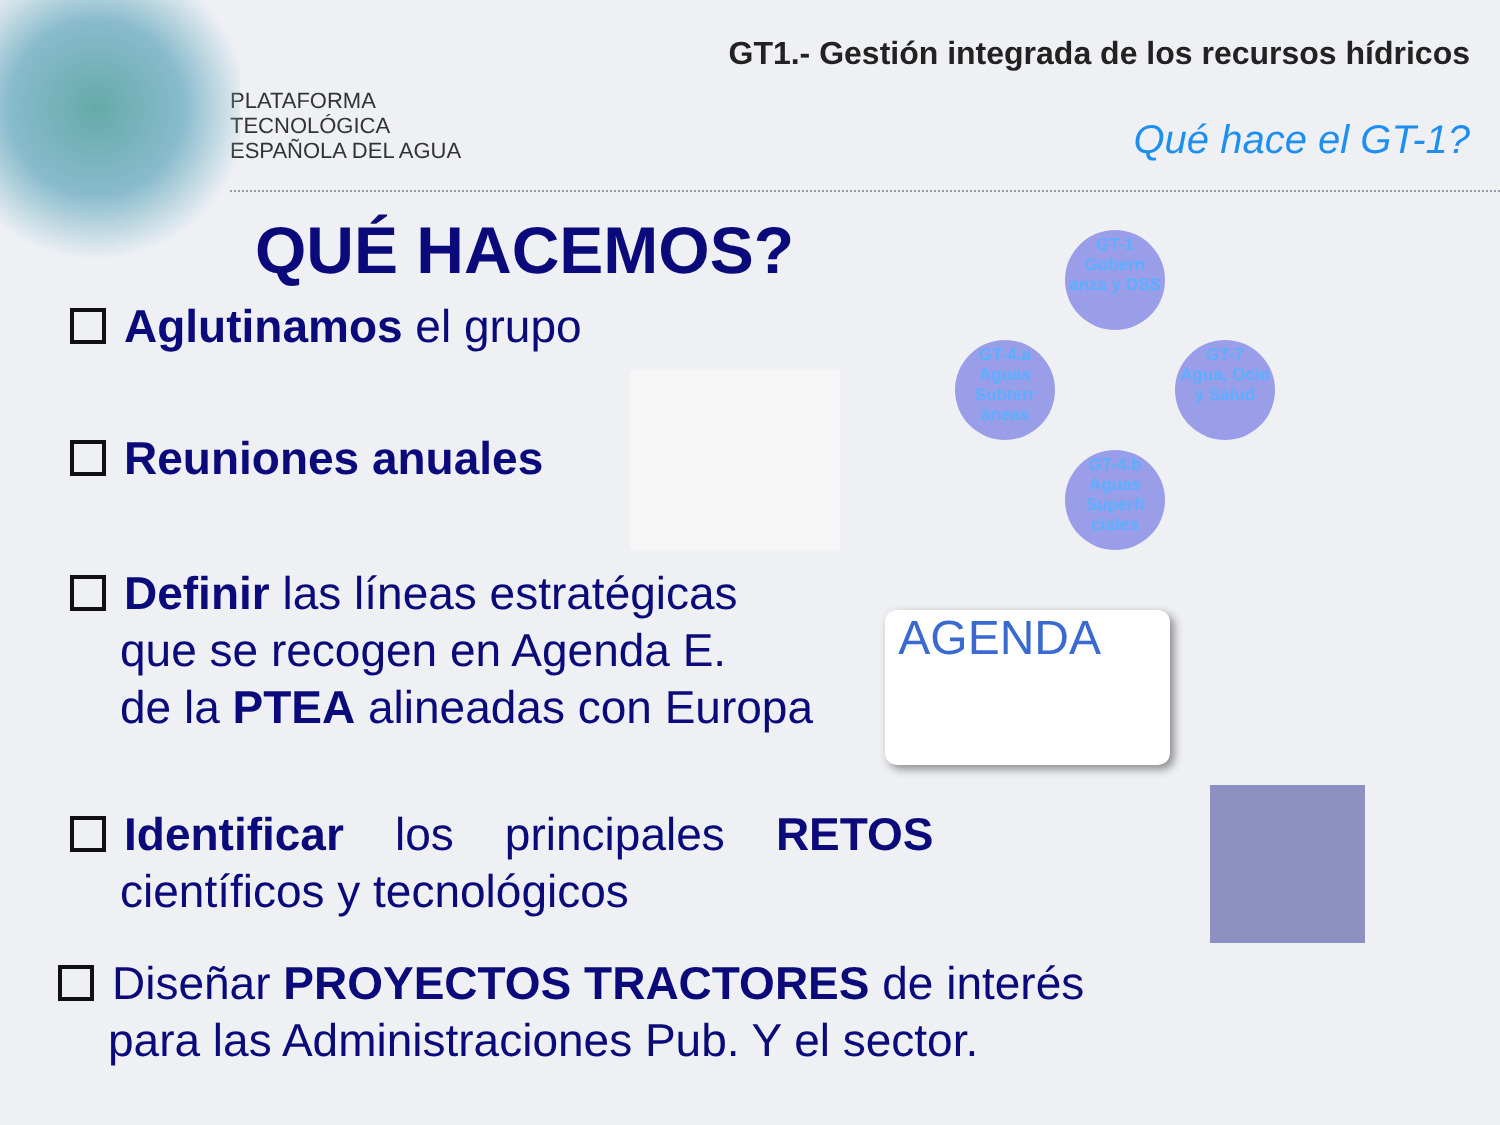PLATAFORMA
TECNOLÓGICA
ESPAÑOLA DEL AGUA
GT1.- Gestión integrada de los recursos hídricos
Qué hace el GT-1?
QUÉ HACEMOS?
Aglutinamos el grupo
Reuniones anuales
Definir las líneas estratégicas
que se recogen en Agenda E.
de la PTEA alineadas con Europa
Identificar los principales RETOS
científicos y tecnológicos
Diseñar PROYECTOS TRACTORES de interés
para las Administraciones Pub. Y el sector.
GT-1
Gobern anza y DSS
GT-4.a
Aguas Subterr áneas
GT-7
Agua, Ocio y Salud
GT-4.b
Aguas Superfi ciales
AGENDA